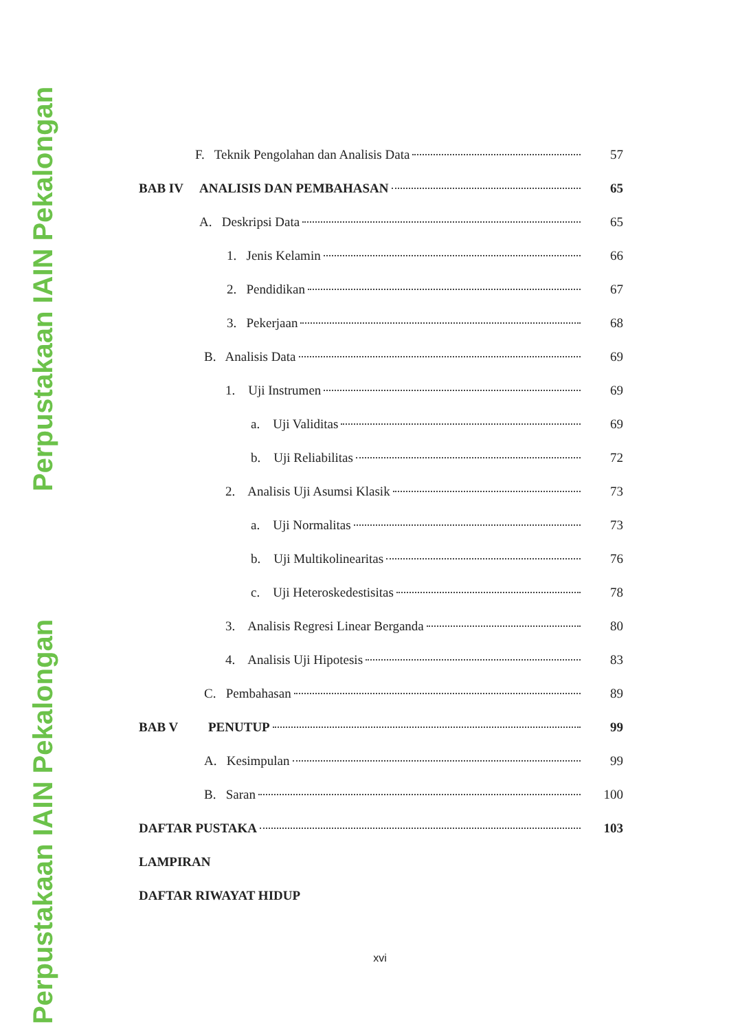Perpustakaan IAIN Pekalongan
Perpustakaan IAIN Pekalongan
F. Teknik Pengolahan dan Analisis Data 57
BAB IV ANALISIS DAN PEMBAHASAN 65
A. Deskripsi Data 65
1. Jenis Kelamin 66
2. Pendidikan 67
3. Pekerjaan 68
B. Analisis Data 69
1. Uji Instrumen 69
a. Uji Validitas 69
b. Uji Reliabilitas 72
2. Analisis Uji Asumsi Klasik 73
a. Uji Normalitas 73
b. Uji Multikolinearitas 76
c. Uji Heteroskedestisitas 78
3. Analisis Regresi Linear Berganda 80
4. Analisis Uji Hipotesis 83
C. Pembahasan 89
BAB V PENUTUP 99
A. Kesimpulan 99
B. Saran 100
DAFTAR PUSTAKA 103
LAMPIRAN
DAFTAR RIWAYAT HIDUP
xvi